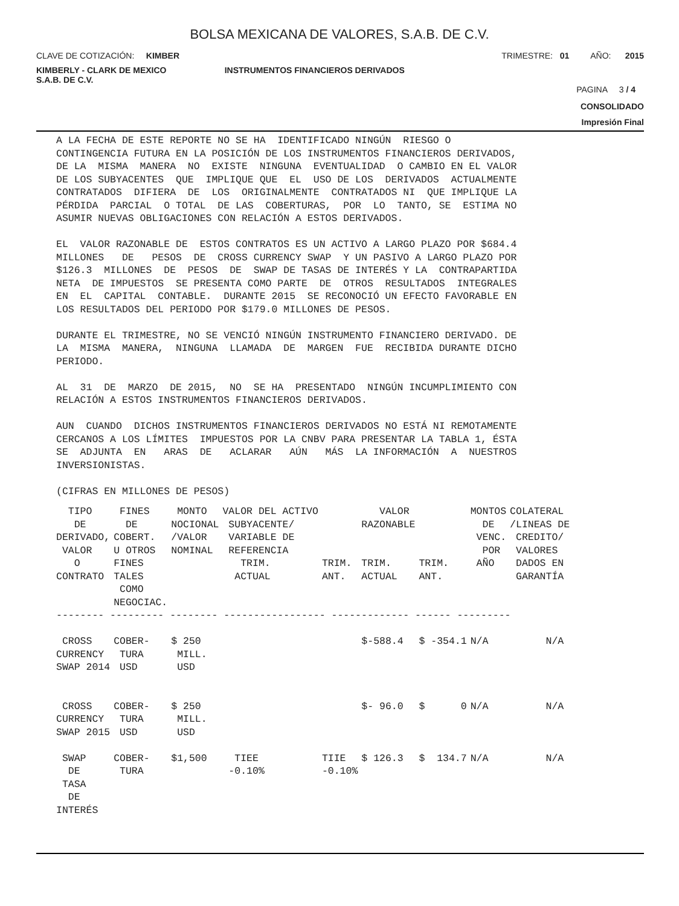BOLSA MEXICANA DE VALORES, S.A.B. DE C.V.
CLAVE DE COTIZACIÓN: KIMBER TRIMESTRE: 01 AÑO: 2015
KIMBERLY - CLARK DE MEXICO
S.A.B. DE C.V. INSTRUMENTOS FINANCIEROS DERIVADOS
PAGINA 3 / 4
CONSOLIDADO
Impresión Final
A LA FECHA DE ESTE REPORTE NO SE HA IDENTIFICADO NINGÚN RIESGO O CONTINGENCIA FUTURA EN LA POSICIÓN DE LOS INSTRUMENTOS FINANCIEROS DERIVADOS, DE LA MISMA MANERA NO EXISTE NINGUNA EVENTUALIDAD O CAMBIO EN EL VALOR DE LOS SUBYACENTES QUE IMPLIQUE QUE EL USO DE LOS DERIVADOS ACTUALMENTE CONTRATADOS DIFIERA DE LOS ORIGINALMENTE CONTRATADOS NI QUE IMPLIQUE LA PÉRDIDA PARCIAL O TOTAL DE LAS COBERTURAS, POR LO TANTO, SE ESTIMA NO ASUMIR NUEVAS OBLIGACIONES CON RELACIÓN A ESTOS DERIVADOS. EL VALOR RAZONABLE DE ESTOS CONTRATOS ES UN ACTIVO A LARGO PLAZO POR $684.4 MILLONES DE PESOS DE CROSS CURRENCY SWAP Y UN PASIVO A LARGO PLAZO POR $126.3 MILLONES DE PESOS DE SWAP DE TASAS DE INTERÉS Y LA CONTRAPARTIDA NETA DE IMPUESTOS SE PRESENTA COMO PARTE DE OTROS RESULTADOS INTEGRALES EN EL CAPITAL CONTABLE. DURANTE 2015 SE RECONOCIÓ UN EFECTO FAVORABLE EN LOS RESULTADOS DEL PERIODO POR $179.0 MILLONES DE PESOS. DURANTE EL TRIMESTRE, NO SE VENCIÓ NINGÚN INSTRUMENTO FINANCIERO DERIVADO. DE LA MISMA MANERA, NINGUNA LLAMADA DE MARGEN FUE RECIBIDA DURANTE DICHO PERIODO. AL 31 DE MARZO DE 2015, NO SE HA PRESENTADO NINGÚN INCUMPLIMIENTO CON RELACIÓN A ESTOS INSTRUMENTOS FINANCIEROS DERIVADOS. AUN CUANDO DICHOS INSTRUMENTOS FINANCIEROS DERIVADOS NO ESTÁ NI REMOTAMENTE CERCANOS A LOS LÍMITES IMPUESTOS POR LA CNBV PARA PRESENTAR LA TABLA 1, ÉSTA SE ADJUNTA EN ARAS DE ACLARAR AÚN MÁS LA INFORMACIÓN A NUESTROS INVERSIONISTAS. (CIFRAS EN MILLONES DE PESOS)
| TIPO DE DERIVADO, VALOR O CONTRATO | FINES DE COBERT. U OTROS FINES TALES COMO NEGOCIAC. | MONTO NOCIONAL /VALOR NOMINAL | VALOR DEL ACTIVO SUBYACENTE/ VARIABLE DE REFERENCIA TRIM. ACTUAL | TRIM. ANT. | VALOR RAZONABLE TRIM. ACTUAL | TRIM. ANT. | MONTOS DE VENC. POR AÑO | COLATERAL /LINEAS DE CREDITO/ VALORES DADOS EN GARANTÍA |
| --- | --- | --- | --- | --- | --- | --- | --- | --- |
| -------- --------- -------- ----------------- ------------- ------ --------- | | | | | | | | |
| CROSS CURRENCY SWAP 2014 | COBER- TURA USD | $ 250 MILL. USD | | | $-588.4 | $ -354.1 | N/A | N/A |
| CROSS CURRENCY SWAP 2015 | COBER- TURA USD | $ 250 MILL. USD | | | $- 96.0 | $ 0 | N/A | N/A |
| SWAP DE TASA DE INTERÉS | COBER- TURA | $1,500 | TIEE -0.10% | TIIE -0.10% | $ 126.3 | $ 134.7 | N/A | N/A |